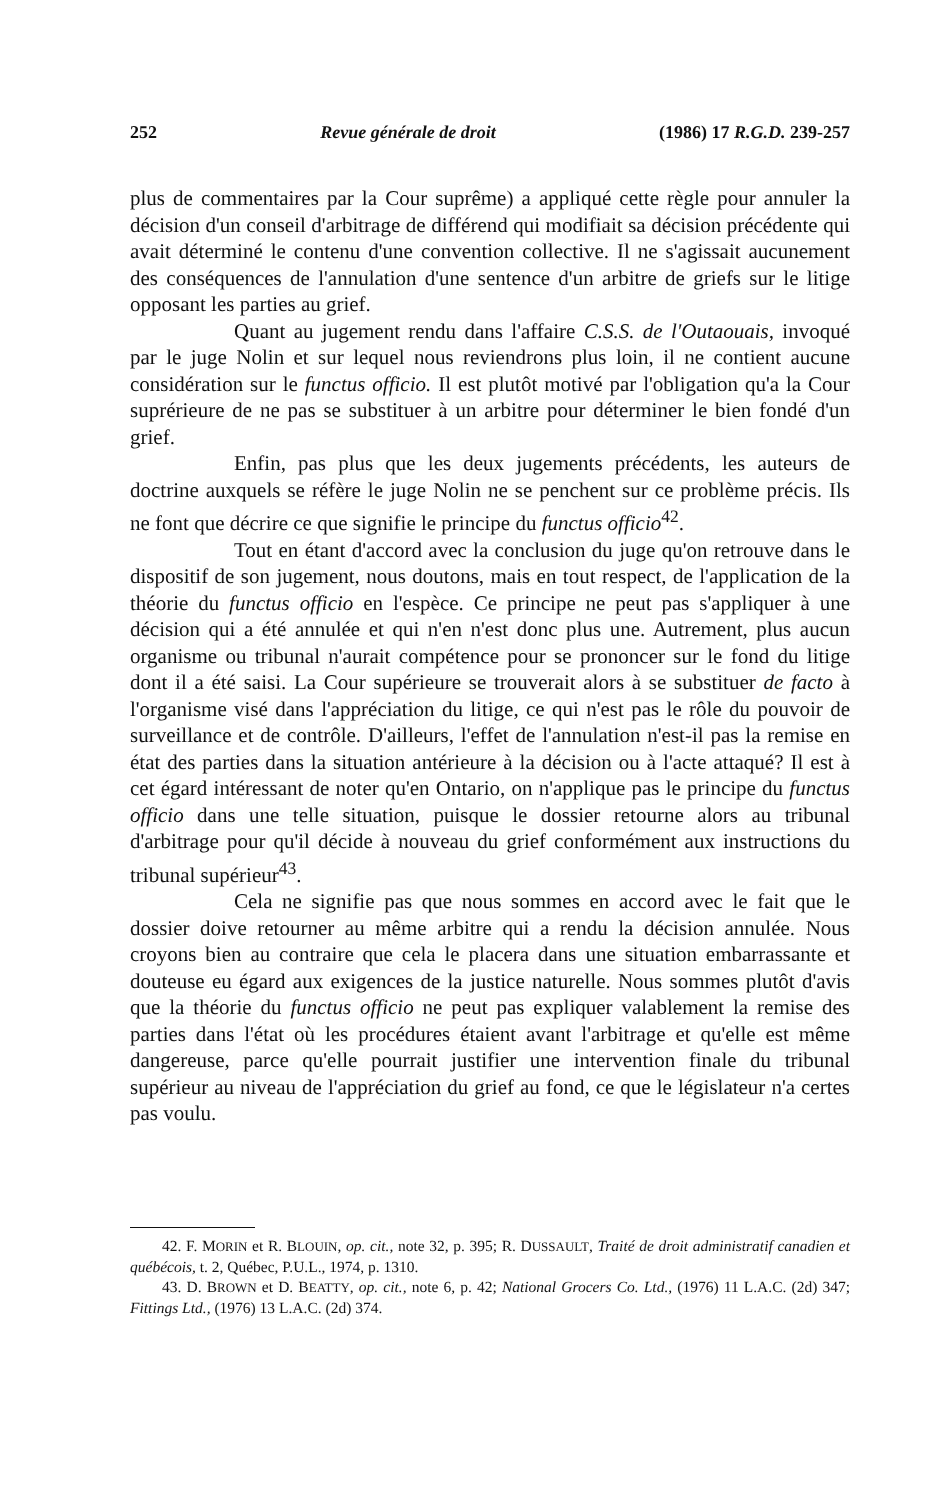252 Revue générale de droit (1986) 17 R.G.D. 239-257
plus de commentaires par la Cour suprême) a appliqué cette règle pour annuler la décision d'un conseil d'arbitrage de différend qui modifiait sa décision précédente qui avait déterminé le contenu d'une convention collective. Il ne s'agissait aucunement des conséquences de l'annulation d'une sentence d'un arbitre de griefs sur le litige opposant les parties au grief.
Quant au jugement rendu dans l'affaire C.S.S. de l'Outaouais, invoqué par le juge Nolin et sur lequel nous reviendrons plus loin, il ne contient aucune considération sur le functus officio. Il est plutôt motivé par l'obligation qu'a la Cour suprérieure de ne pas se substituer à un arbitre pour déterminer le bien fondé d'un grief.
Enfin, pas plus que les deux jugements précédents, les auteurs de doctrine auxquels se réfère le juge Nolin ne se penchent sur ce problème précis. Ils ne font que décrire ce que signifie le principe du functus officio<sup>42</sup>.
Tout en étant d'accord avec la conclusion du juge qu'on retrouve dans le dispositif de son jugement, nous doutons, mais en tout respect, de l'application de la théorie du functus officio en l'espèce. Ce principe ne peut pas s'appliquer à une décision qui a été annulée et qui n'en n'est donc plus une. Autrement, plus aucun organisme ou tribunal n'aurait compétence pour se prononcer sur le fond du litige dont il a été saisi. La Cour supérieure se trouverait alors à se substituer de facto à l'organisme visé dans l'appréciation du litige, ce qui n'est pas le rôle du pouvoir de surveillance et de contrôle. D'ailleurs, l'effet de l'annulation n'est-il pas la remise en état des parties dans la situation antérieure à la décision ou à l'acte attaqué? Il est à cet égard intéressant de noter qu'en Ontario, on n'applique pas le principe du functus officio dans une telle situation, puisque le dossier retourne alors au tribunal d'arbitrage pour qu'il décide à nouveau du grief conformément aux instructions du tribunal supérieur<sup>43</sup>.
Cela ne signifie pas que nous sommes en accord avec le fait que le dossier doive retourner au même arbitre qui a rendu la décision annulée. Nous croyons bien au contraire que cela le placera dans une situation embarrassante et douteuse eu égard aux exigences de la justice naturelle. Nous sommes plutôt d'avis que la théorie du functus officio ne peut pas expliquer valablement la remise des parties dans l'état où les procédures étaient avant l'arbitrage et qu'elle est même dangereuse, parce qu'elle pourrait justifier une intervention finale du tribunal supérieur au niveau de l'appréciation du grief au fond, ce que le législateur n'a certes pas voulu.
42. F. MORIN et R. BLOUIN, op. cit., note 32, p. 395; R. DUSSAULT, Traité de droit administratif canadien et québécois, t. 2, Québec, P.U.L., 1974, p. 1310.
43. D. BROWN et D. BEATTY, op. cit., note 6, p. 42; National Grocers Co. Ltd., (1976) 11 L.A.C. (2d) 347; Fittings Ltd., (1976) 13 L.A.C. (2d) 374.